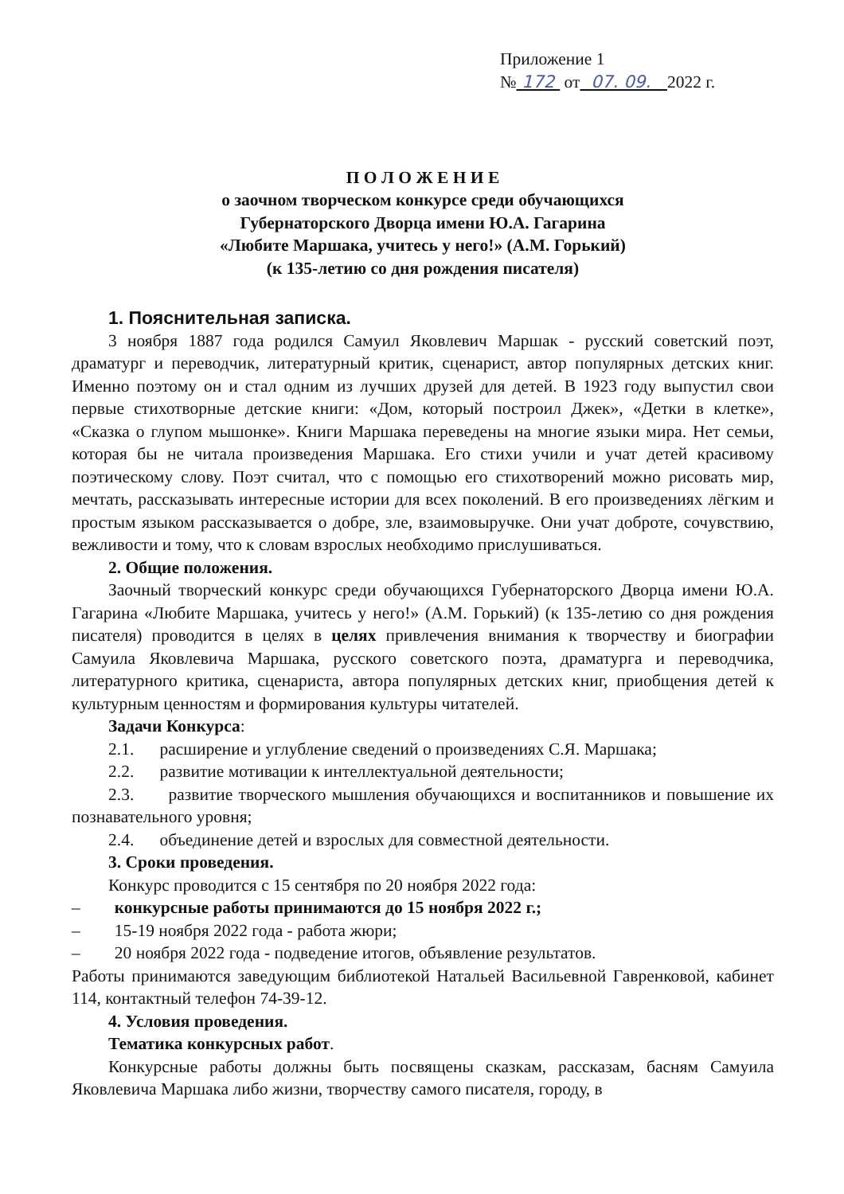Приложение 1
№ 172 от 07. 09. 2022 г.
П О Л О Ж Е Н И Е
о заочном творческом конкурсе среди обучающихся
Губернаторского Дворца имени Ю.А. Гагарина
«Любите Маршака, учитесь у него!» (А.М. Горький)
(к 135-летию со дня рождения писателя)
1. Пояснительная записка.
3 ноября 1887 года родился Самуил Яковлевич Маршак - русский советский поэт, драматург и переводчик, литературный критик, сценарист, автор популярных детских книг. Именно поэтому он и стал одним из лучших друзей для детей. В 1923 году выпустил свои первые стихотворные детские книги: «Дом, который построил Джек», «Детки в клетке», «Сказка о глупом мышонке». Книги Маршака переведены на многие языки мира. Нет семьи, которая бы не читала произведения Маршака. Его стихи учили и учат детей красивому поэтическому слову. Поэт считал, что с помощью его стихотворений можно рисовать мир, мечтать, рассказывать интересные истории для всех поколений. В его произведениях лёгким и простым языком рассказывается о добре, зле, взаимовыручке. Они учат доброте, сочувствию, вежливости и тому, что к словам взрослых необходимо прислушиваться.
2. Общие положения.
Заочный творческий конкурс среди обучающихся Губернаторского Дворца имени Ю.А. Гагарина «Любите Маршака, учитесь у него!» (А.М. Горький) (к 135-летию со дня рождения писателя) проводится в целях в целях привлечения внимания к творчеству и биографии Самуила Яковлевича Маршака, русского советского поэта, драматурга и переводчика, литературного критика, сценариста, автора популярных детских книг, приобщения детей к культурным ценностям и формирования культуры читателей.
Задачи Конкурса:
2.1. расширение и углубление сведений о произведениях С.Я. Маршака;
2.2. развитие мотивации к интеллектуальной деятельности;
2.3. развитие творческого мышления обучающихся и воспитанников и повышение их познавательного уровня;
2.4. объединение детей и взрослых для совместной деятельности.
3. Сроки проведения.
Конкурс проводится с 15 сентября по 20 ноября 2022 года:
– конкурсные работы принимаются до 15 ноября 2022 г.;
– 15-19 ноября 2022 года - работа жюри;
– 20 ноября 2022 года - подведение итогов, объявление результатов.
Работы принимаются заведующим библиотекой Натальей Васильевной Гавренковой, кабинет 114, контактный телефон 74-39-12.
4. Условия проведения.
Тематика конкурсных работ.
Конкурсные работы должны быть посвящены сказкам, рассказам, басням Самуила Яковлевича Маршака либо жизни, творчеству самого писателя, городу, в